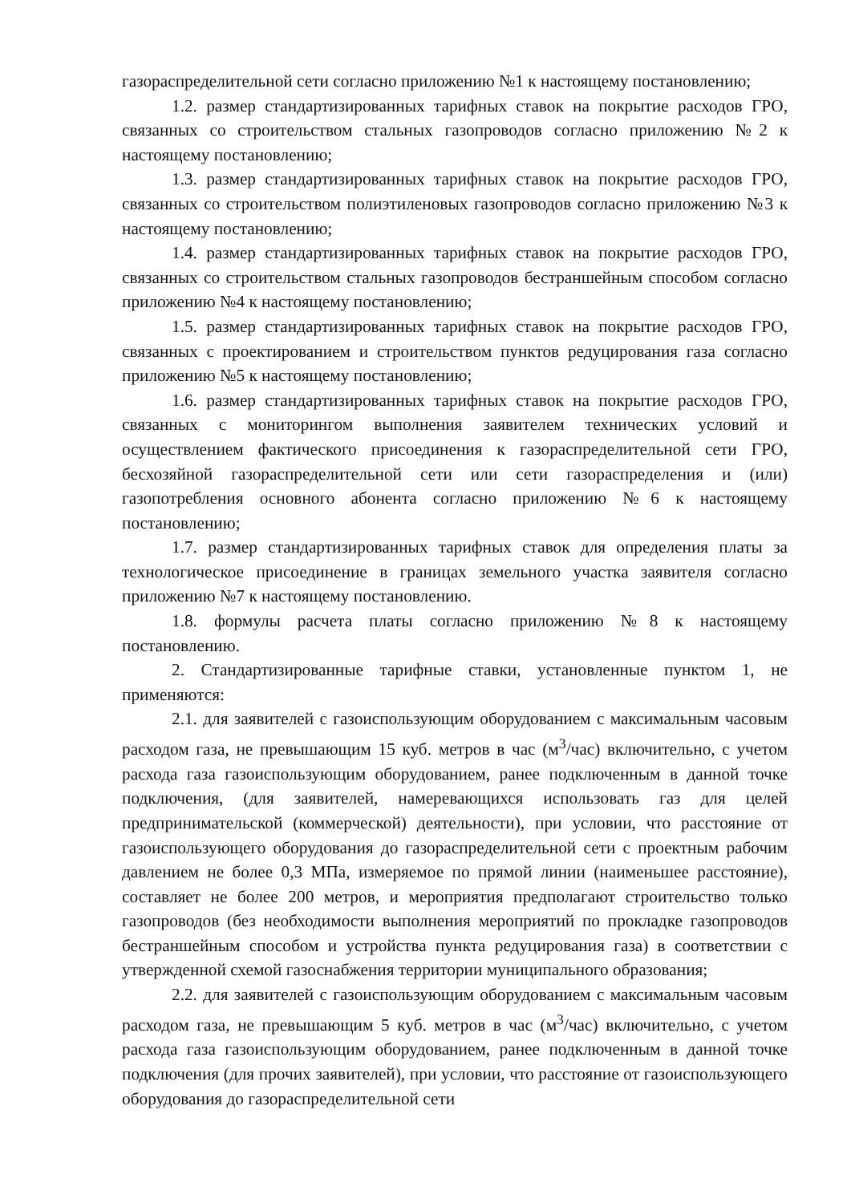газораспределительной сети согласно приложению №1 к настоящему постановлению;
1.2. размер стандартизированных тарифных ставок на покрытие расходов ГРО, связанных со строительством стальных газопроводов согласно приложению №2 к настоящему постановлению;
1.3. размер стандартизированных тарифных ставок на покрытие расходов ГРО, связанных со строительством полиэтиленовых газопроводов согласно приложению №3 к настоящему постановлению;
1.4. размер стандартизированных тарифных ставок на покрытие расходов ГРО, связанных со строительством стальных газопроводов бестраншейным способом согласно приложению №4 к настоящему постановлению;
1.5. размер стандартизированных тарифных ставок на покрытие расходов ГРО, связанных с проектированием и строительством пунктов редуцирования газа согласно приложению №5 к настоящему постановлению;
1.6. размер стандартизированных тарифных ставок на покрытие расходов ГРО, связанных с мониторингом выполнения заявителем технических условий и осуществлением фактического присоединения к газораспределительной сети ГРО, бесхозяйной газораспределительной сети или сети газораспределения и (или) газопотребления основного абонента согласно приложению №6 к настоящему постановлению;
1.7. размер стандартизированных тарифных ставок для определения платы за технологическое присоединение в границах земельного участка заявителя согласно приложению №7 к настоящему постановлению.
1.8. формулы расчета платы согласно приложению №8 к настоящему постановлению.
2. Стандартизированные тарифные ставки, установленные пунктом 1, не применяются:
2.1. для заявителей с газоиспользующим оборудованием с максимальным часовым расходом газа, не превышающим 15 куб. метров в час (м<sup>3</sup>/час) включительно, с учетом расхода газа газоиспользующим оборудованием, ранее подключенным в данной точке подключения, (для заявителей, намеревающихся использовать газ для целей предпринимательской (коммерческой) деятельности), при условии, что расстояние от газоиспользующего оборудования до газораспределительной сети с проектным рабочим давлением не более 0,3 МПа, измеряемое по прямой линии (наименьшее расстояние), составляет не более 200 метров, и мероприятия предполагают строительство только газопроводов (без необходимости выполнения мероприятий по прокладке газопроводов бестраншейным способом и устройства пункта редуцирования газа) в соответствии с утвержденной схемой газоснабжения территории муниципального образования;
2.2. для заявителей с газоиспользующим оборудованием с максимальным часовым расходом газа, не превышающим 5 куб. метров в час (м<sup>3</sup>/час) включительно, с учетом расхода газа газоиспользующим оборудованием, ранее подключенным в данной точке подключения (для прочих заявителей), при условии, что расстояние от газоиспользующего оборудования до газораспределительной сети